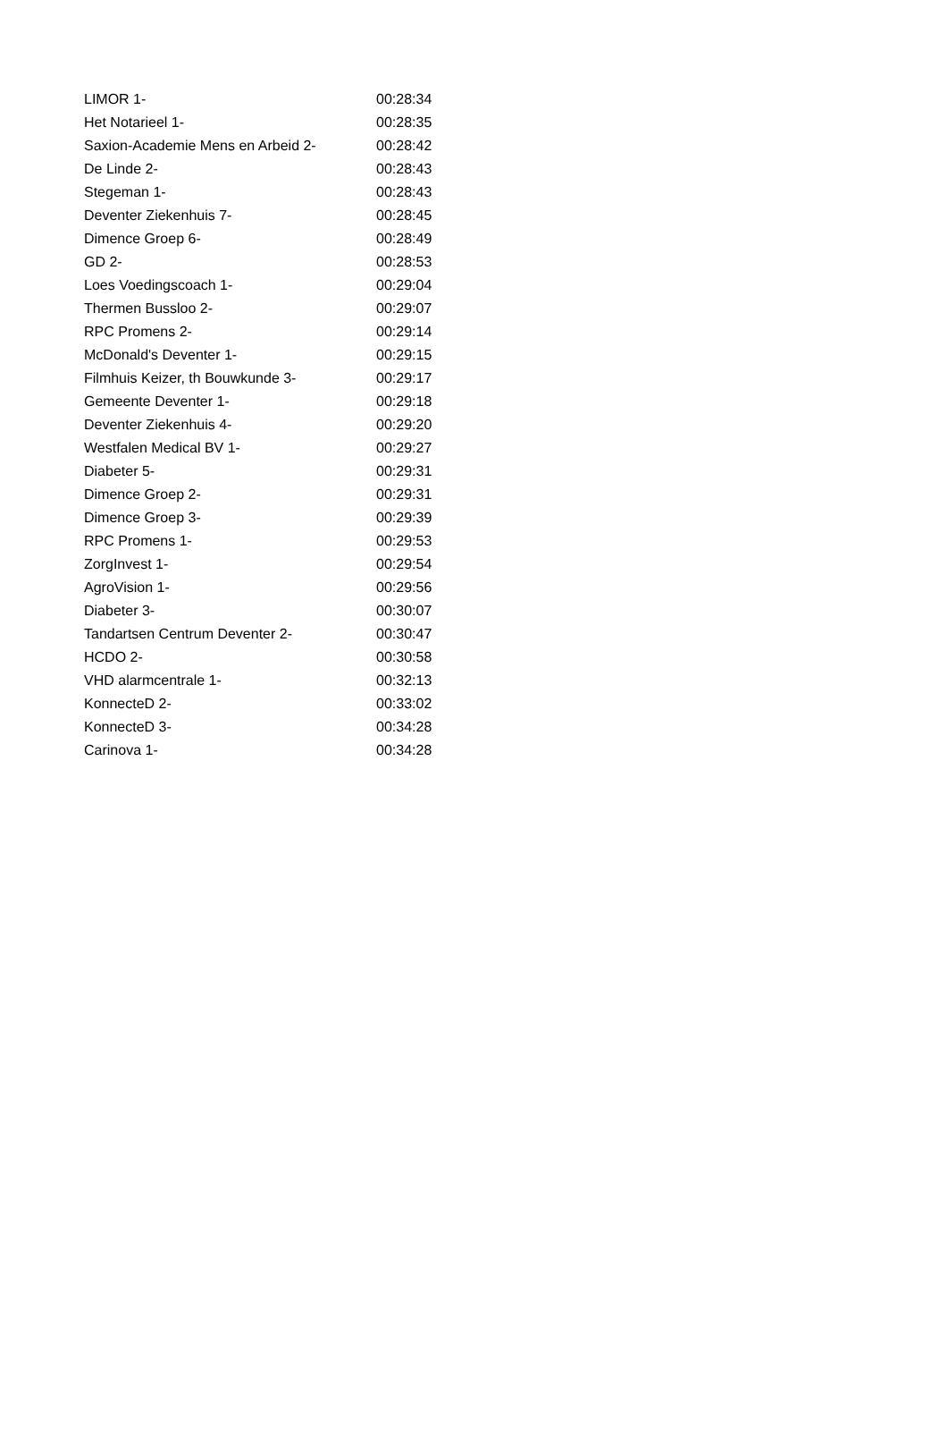| LIMOR 1- | 00:28:34 |
| Het Notarieel 1- | 00:28:35 |
| Saxion-Academie Mens en Arbeid 2- | 00:28:42 |
| De Linde 2- | 00:28:43 |
| Stegeman 1- | 00:28:43 |
| Deventer Ziekenhuis 7- | 00:28:45 |
| Dimence Groep 6- | 00:28:49 |
| GD 2- | 00:28:53 |
| Loes Voedingscoach 1- | 00:29:04 |
| Thermen Bussloo 2- | 00:29:07 |
| RPC Promens 2- | 00:29:14 |
| McDonald's Deventer 1- | 00:29:15 |
| Filmhuis Keizer, th Bouwkunde 3- | 00:29:17 |
| Gemeente Deventer 1- | 00:29:18 |
| Deventer Ziekenhuis 4- | 00:29:20 |
| Westfalen Medical BV 1- | 00:29:27 |
| Diabeter 5- | 00:29:31 |
| Dimence Groep 2- | 00:29:31 |
| Dimence Groep 3- | 00:29:39 |
| RPC Promens 1- | 00:29:53 |
| ZorgInvest 1- | 00:29:54 |
| AgroVision 1- | 00:29:56 |
| Diabeter 3- | 00:30:07 |
| Tandartsen Centrum Deventer 2- | 00:30:47 |
| HCDO 2- | 00:30:58 |
| VHD alarmcentrale 1- | 00:32:13 |
| KonnecteD 2- | 00:33:02 |
| KonnecteD 3- | 00:34:28 |
| Carinova 1- | 00:34:28 |